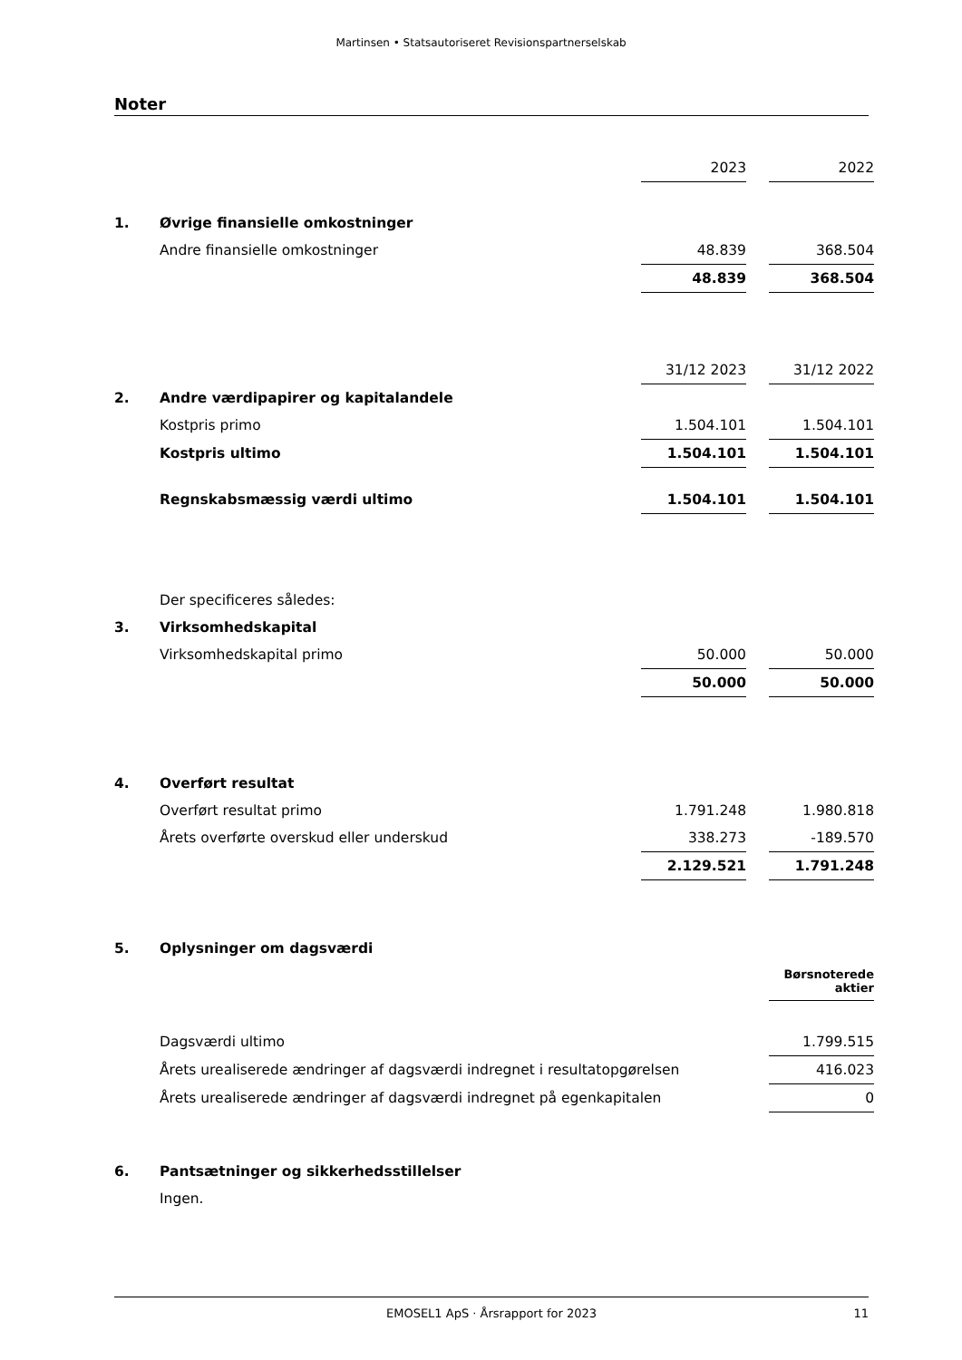Martinsen • Statsautoriseret Revisionspartnerselskab
Noter
| | | 2023 | | 2022 |
| 1. | Øvrige finansielle omkostninger | | | |
| | Andre finansielle omkostninger | 48.839 | | 368.504 |
| | | 48.839 | | 368.504 |
| | | 31/12 2023 | | 31/12 2022 |
| 2. | Andre værdipapirer og kapitalandele | | | |
| | Kostpris primo | 1.504.101 | | 1.504.101 |
| | Kostpris ultimo | 1.504.101 | | 1.504.101 |
| | Regnskabsmæssig værdi ultimo | 1.504.101 | | 1.504.101 |
| | Der specificeres således: | | | |
| 3. | Virksomhedskapital | | | |
| | Virksomhedskapital primo | 50.000 | | 50.000 |
| | | 50.000 | | 50.000 |
| 4. | Overført resultat | | | |
| | Overført resultat primo | 1.791.248 | | 1.980.818 |
| | Årets overførte overskud eller underskud | 338.273 | | -189.570 |
| | | 2.129.521 | | 1.791.248 |
| 5. | Oplysninger om dagsværdi | | | |
| | | | | Børsnoterede aktier |
| | Dagsværdi ultimo | | | 1.799.515 |
| | Årets urealiserede ændringer af dagsværdi indregnet i resultatopgørelsen | | | 416.023 |
| | Årets urealiserede ændringer af dagsværdi indregnet på egenkapitalen | | | 0 |
| 6. | Pantsætninger og sikkerhedsstillelser | | | |
| | Ingen. | | | |
EMOSEL1 ApS · Årsrapport for 2023 11